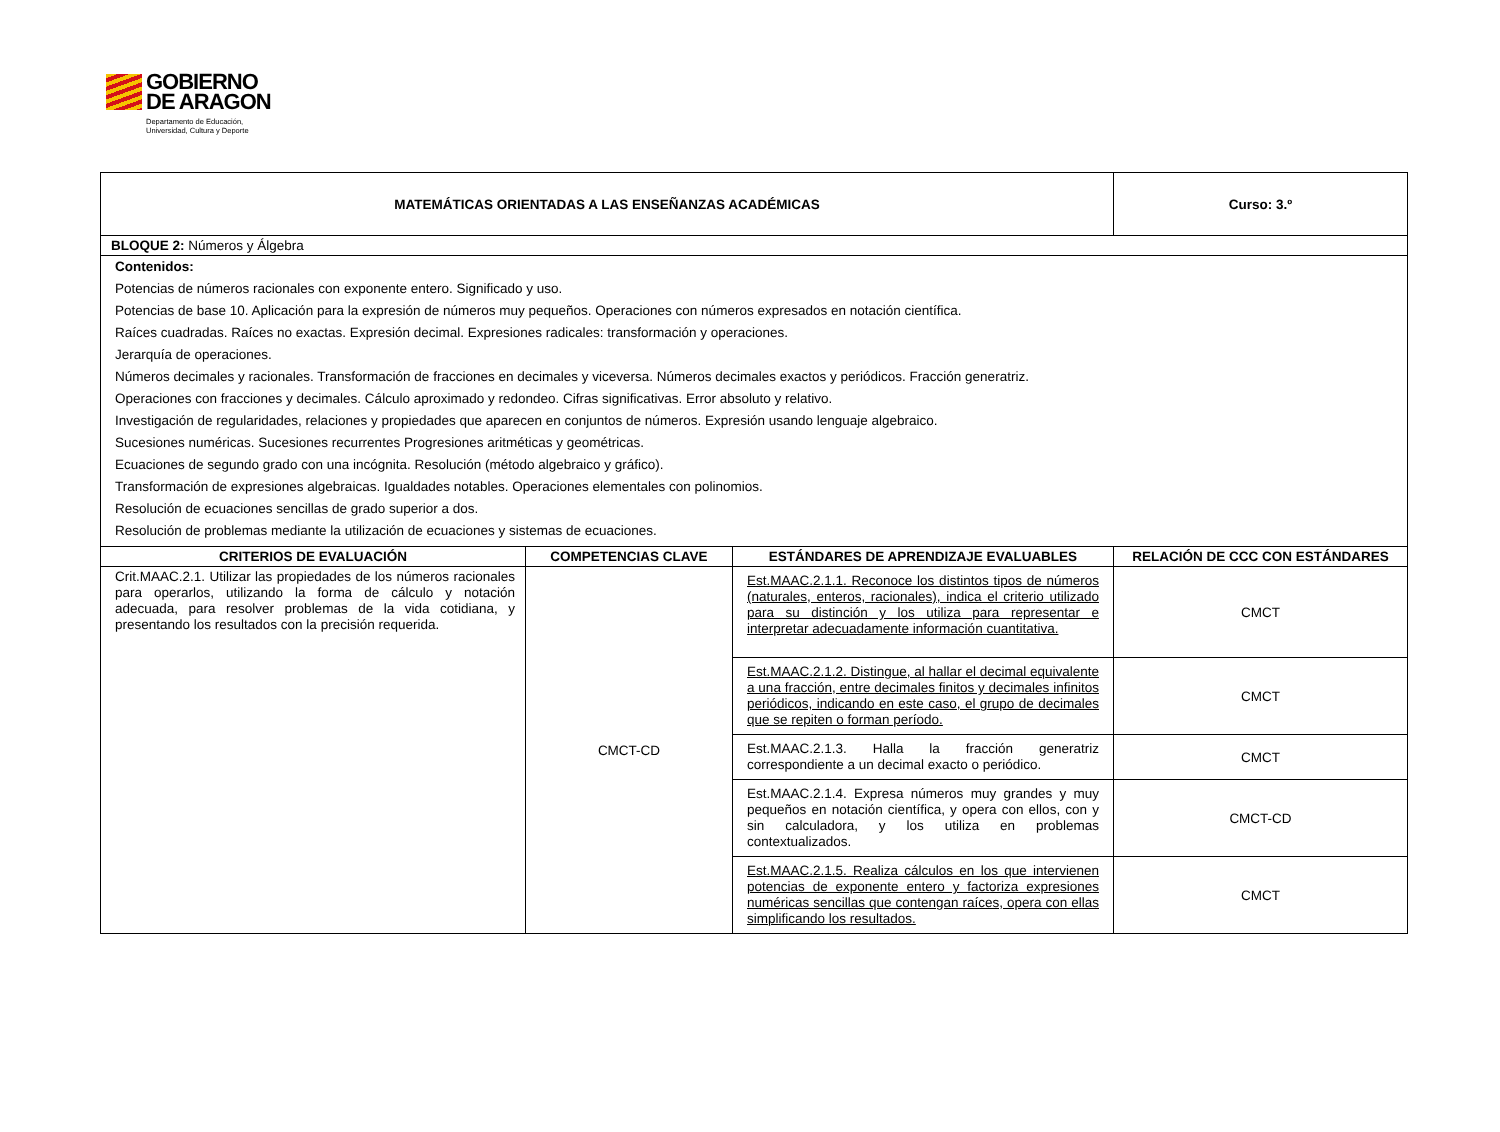GOBIERNO
DE ARAGON
Departamento de Educación,
Universidad, Cultura y Deporte
| MATEMÁTICAS ORIENTADAS A LAS ENSEÑANZAS ACADÉMICAS | | | Curso: 3.º |
| --- | --- | --- | --- |
| BLOQUE 2: Números y Álgebra | | | |
| Contenidos: Potencias de números racionales con exponente entero. Significado y uso. Potencias de base 10. Aplicación para la expresión de números muy pequeños. Operaciones con números expresados en notación científica. Raíces cuadradas. Raíces no exactas. Expresión decimal. Expresiones radicales: transformación y operaciones. Jerarquía de operaciones. Números decimales y racionales. Transformación de fracciones en decimales y viceversa. Números decimales exactos y periódicos. Fracción generatriz. Operaciones con fracciones y decimales. Cálculo aproximado y redondeo. Cifras significativas. Error absoluto y relativo. Investigación de regularidades, relaciones y propiedades que aparecen en conjuntos de números. Expresión usando lenguaje algebraico. Sucesiones numéricas. Sucesiones recurrentes Progresiones aritméticas y geométricas. Ecuaciones de segundo grado con una incógnita. Resolución (método algebraico y gráfico). Transformación de expresiones algebraicas. Igualdades notables. Operaciones elementales con polinomios. Resolución de ecuaciones sencillas de grado superior a dos. Resolución de problemas mediante la utilización de ecuaciones y sistemas de ecuaciones. | | | |
| CRITERIOS DE EVALUACIÓN | COMPETENCIAS CLAVE | ESTÁNDARES DE APRENDIZAJE EVALUABLES | RELACIÓN DE CCC CON ESTÁNDARES |
| Crit.MAAC.2.1. Utilizar las propiedades de los números racionales para operarlos, utilizando la forma de cálculo y notación adecuada, para resolver problemas de la vida cotidiana, y presentando los resultados con la precisión requerida. | CMCT-CD | Est.MAAC.2.1.1. Reconoce los distintos tipos de números (naturales, enteros, racionales), indica el criterio utilizado para su distinción y los utiliza para representar e interpretar adecuadamente información cuantitativa. | CMCT |
| | | Est.MAAC.2.1.2. Distingue, al hallar el decimal equivalente a una fracción, entre decimales finitos y decimales infinitos periódicos, indicando en este caso, el grupo de decimales que se repiten o forman período. | CMCT |
| | | Est.MAAC.2.1.3. Halla la fracción generatriz correspondiente a un decimal exacto o periódico. | CMCT |
| | | Est.MAAC.2.1.4. Expresa números muy grandes y muy pequeños en notación científica, y opera con ellos, con y sin calculadora, y los utiliza en problemas contextualizados. | CMCT-CD |
| | | Est.MAAC.2.1.5. Realiza cálculos en los que intervienen potencias de exponente entero y factoriza expresiones numéricas sencillas que contengan raíces, opera con ellas simplificando los resultados. | CMCT |